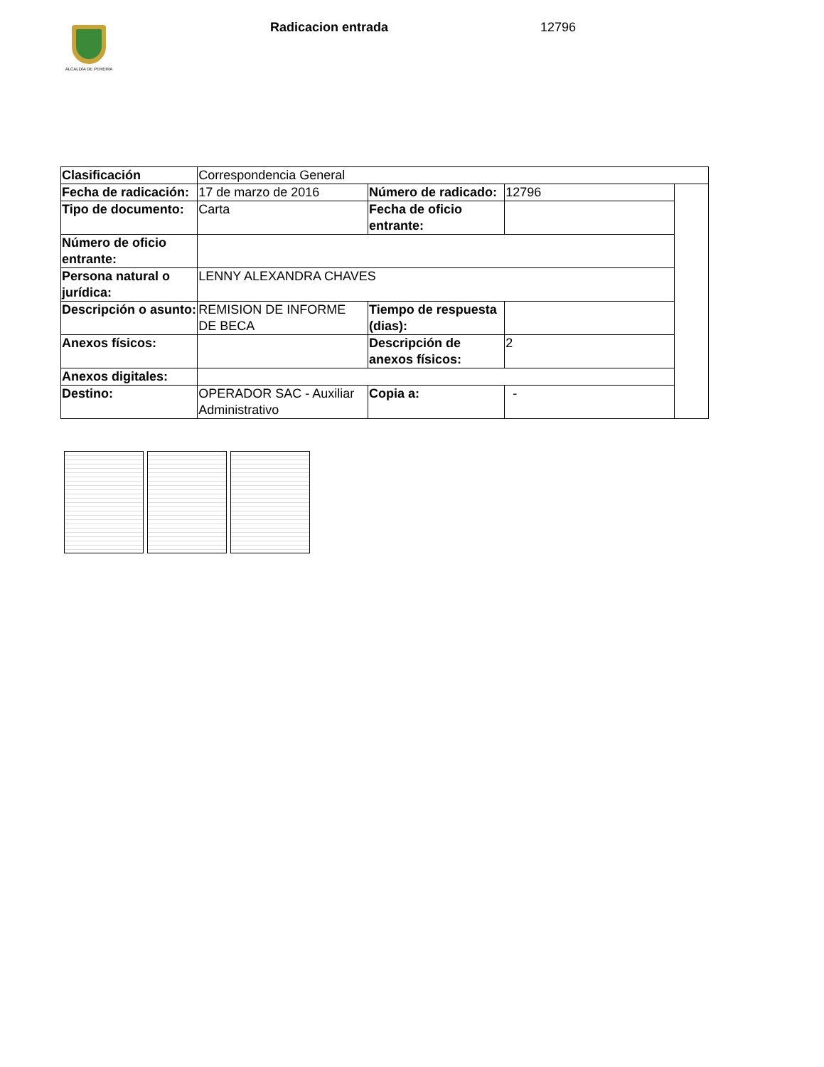ALCALDÍA DE PEREIRA Radicacion entrada 12796
| Clasificación | Correspondencia General | | | |
| Fecha de radicación: | 17 de marzo de 2016 | Número de radicado: | 12796 | |
| Tipo de documento: | Carta | Fecha de oficio entrante: | | |
| Número de oficio entrante: | | | | |
| Persona natural o jurídica: | LENNY ALEXANDRA CHAVES | | | |
| Descripción o asunto: | REMISION DE INFORME DE BECA | Tiempo de respuesta (dias): | | |
| Anexos físicos: | | Descripción de anexos físicos: | 2 | |
| Anexos digitales: | | | | |
| Destino: | OPERADOR SAC - Auxiliar Administrativo | Copia a: | - | |